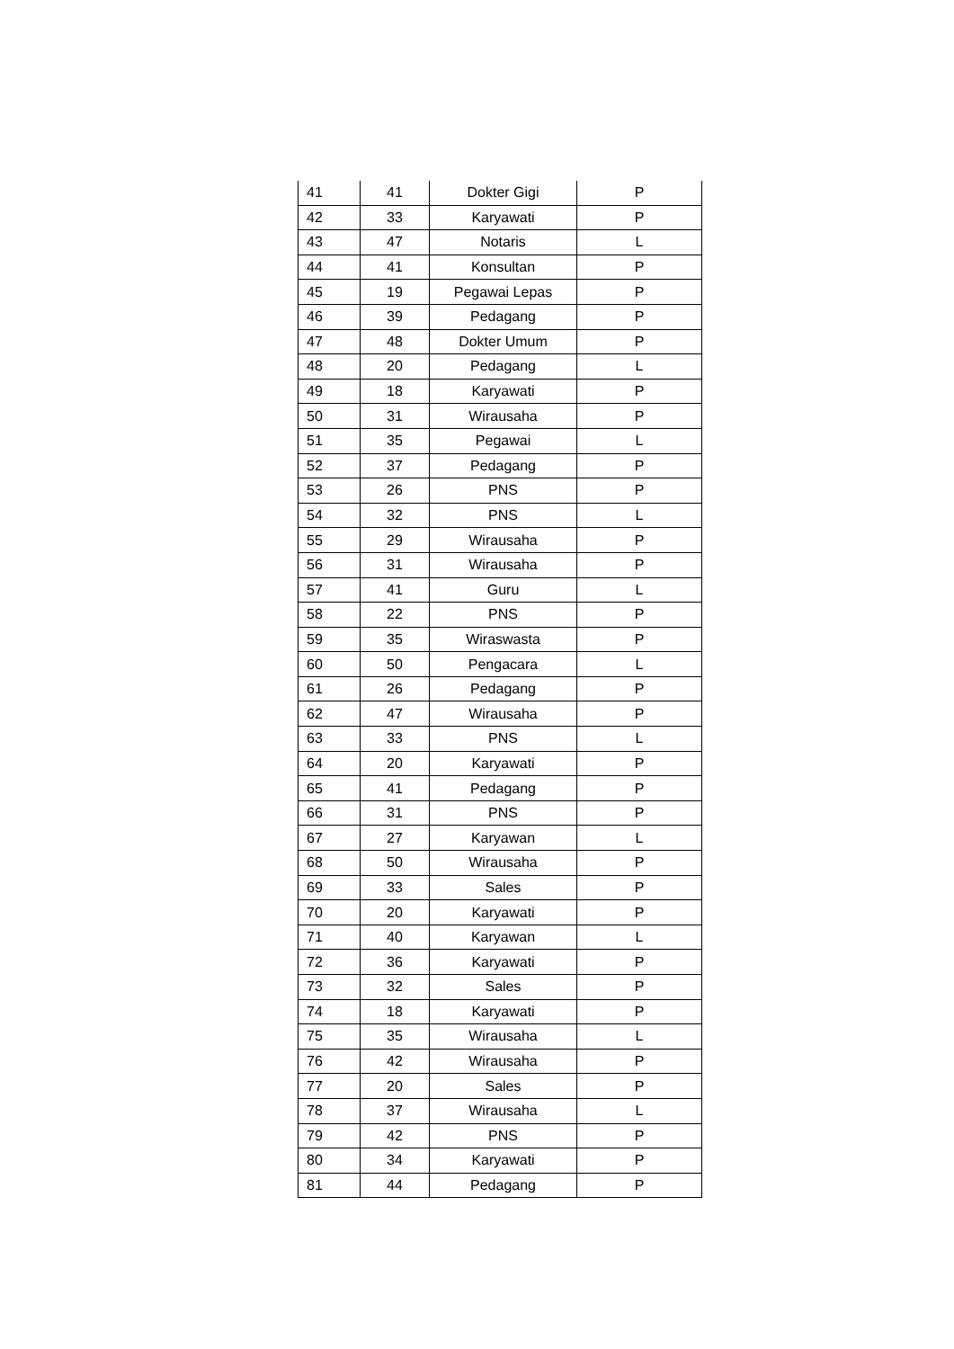| 41 | 41 | Dokter Gigi | P |
| 42 | 33 | Karyawati | P |
| 43 | 47 | Notaris | L |
| 44 | 41 | Konsultan | P |
| 45 | 19 | Pegawai Lepas | P |
| 46 | 39 | Pedagang | P |
| 47 | 48 | Dokter Umum | P |
| 48 | 20 | Pedagang | L |
| 49 | 18 | Karyawati | P |
| 50 | 31 | Wirausaha | P |
| 51 | 35 | Pegawai | L |
| 52 | 37 | Pedagang | P |
| 53 | 26 | PNS | P |
| 54 | 32 | PNS | L |
| 55 | 29 | Wirausaha | P |
| 56 | 31 | Wirausaha | P |
| 57 | 41 | Guru | L |
| 58 | 22 | PNS | P |
| 59 | 35 | Wiraswasta | P |
| 60 | 50 | Pengacara | L |
| 61 | 26 | Pedagang | P |
| 62 | 47 | Wirausaha | P |
| 63 | 33 | PNS | L |
| 64 | 20 | Karyawati | P |
| 65 | 41 | Pedagang | P |
| 66 | 31 | PNS | P |
| 67 | 27 | Karyawan | L |
| 68 | 50 | Wirausaha | P |
| 69 | 33 | Sales | P |
| 70 | 20 | Karyawati | P |
| 71 | 40 | Karyawan | L |
| 72 | 36 | Karyawati | P |
| 73 | 32 | Sales | P |
| 74 | 18 | Karyawati | P |
| 75 | 35 | Wirausaha | L |
| 76 | 42 | Wirausaha | P |
| 77 | 20 | Sales | P |
| 78 | 37 | Wirausaha | L |
| 79 | 42 | PNS | P |
| 80 | 34 | Karyawati | P |
| 81 | 44 | Pedagang | P |